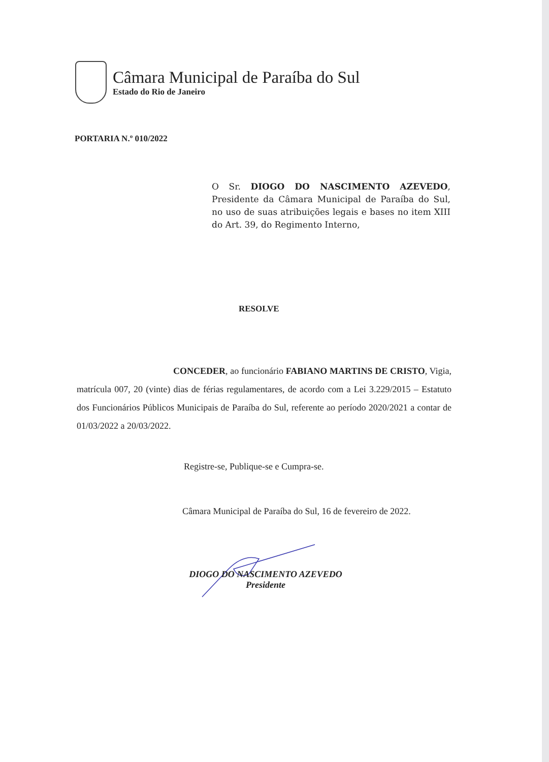Câmara Municipal de Paraíba do Sul
Estado do Rio de Janeiro
PORTARIA N.º 010/2022
O Sr. DIOGO DO NASCIMENTO AZEVEDO, Presidente da Câmara Municipal de Paraíba do Sul, no uso de suas atribuições legais e bases no item XIII do Art. 39, do Regimento Interno,
RESOLVE
CONCEDER, ao funcionário FABIANO MARTINS DE CRISTO, Vigia, matrícula 007, 20 (vinte) dias de férias regulamentares, de acordo com a Lei 3.229/2015 – Estatuto dos Funcionários Públicos Municipais de Paraíba do Sul, referente ao período 2020/2021 a contar de 01/03/2022 a 20/03/2022.
Registre-se, Publique-se e Cumpra-se.
Câmara Municipal de Paraíba do Sul, 16 de fevereiro de 2022.
DIOGO DO NASCIMENTO AZEVEDO
Presidente